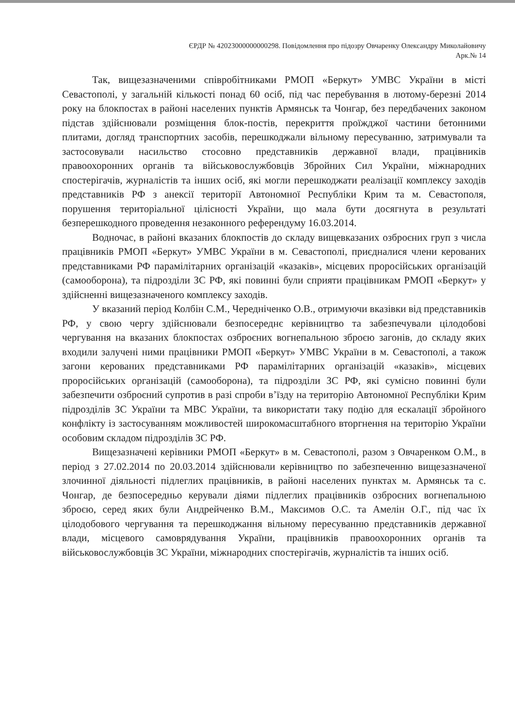ЄРДР № 42023000000000298. Повідомлення про підозру Овчаренку Олександру Миколайовичу
Арк.№ 14
Так, вищезазначеними співробітниками РМОП «Беркут» УМВС України в місті Севастополі, у загальній кількості понад 60 осіб, під час перебування в лютому-березні 2014 року на блокпостах в районі населених пунктів Армянськ та Чонгар, без передбачених законом підстав здійснювали розміщення блок-постів, перекриття проїжджої частини бетонними плитами, догляд транспортних засобів, перешкоджали вільному пересуванню, затримували та застосовували насильство стосовно представників державної влади, працівників правоохоронних органів та військовослужбовців Збройних Сил України, міжнародних спостерігачів, журналістів та інших осіб, які могли перешкоджати реалізації комплексу заходів представників РФ з анексії території Автономної Республіки Крим та м. Севастополя, порушення територіальної цілісності України, що мала бути досягнута в результаті безперешкодного проведення незаконного референдуму 16.03.2014.
Водночас, в районі вказаних блокпостів до складу вищевказаних озброєних груп з числа працівників РМОП «Беркут» УМВС України в м. Севастополі, приєдналися члени керованих представниками РФ парамілітарних організацій «казаків», місцевих проросійських організацій (самооборона), та підрозділи ЗС РФ, які повинні були сприяти працівникам РМОП «Беркут» у здійсненні вищезазначеного комплексу заходів.
У вказаний період Колбін С.М., Чередніченко О.В., отримуючи вказівки від представників РФ, у свою чергу здійснювали безпосереднє керівництво та забезпечували цілодобові чергування на вказаних блокпостах озброєних вогнепальною зброєю загонів, до складу яких входили залучені ними працівники РМОП «Беркут» УМВС України в м. Севастополі, а також загони керованих представниками РФ парамілітарних організацій «казаків», місцевих проросійських організацій (самооборона), та підрозділи ЗС РФ, які сумісно повинні були забезпечити озброєний супротив в разі спроби в’їзду на територію Автономної Республіки Крим підрозділів ЗС України та МВС України, та використати таку подію для ескалації збройного конфлікту із застосуванням можливостей широкомасштабного вторгнення на територію України особовим складом підрозділів ЗС РФ.
Вищезазначені керівники РМОП «Беркут» в м. Севастополі, разом з Овчаренком О.М., в період з 27.02.2014 по 20.03.2014 здійснювали керівництво по забезпеченню вищезазначеної злочинної діяльності підлеглих працівників, в районі населених пунктах м. Армянськ та с. Чонгар, де безпосередньо керували діями підлеглих працівників озброєних вогнепальною зброєю, серед яких були Андрейченко В.М., Максимов О.С. та Амелін О.Г., під час їх цілодобового чергування та перешкоджання вільному пересуванню представників державної влади, місцевого самоврядування України, працівників правоохоронних органів та військовослужбовців ЗС України, міжнародних спостерігачів, журналістів та інших осіб.